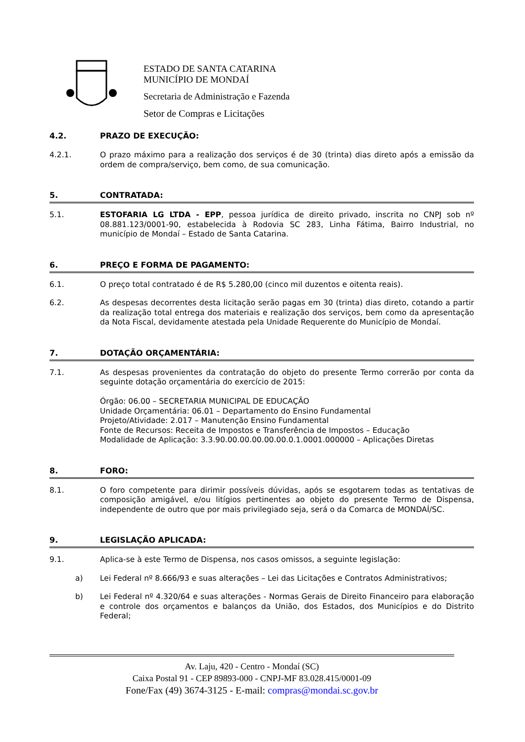ESTADO DE SANTA CATARINA
MUNICÍPIO DE MONDAÍ
Secretaria de Administração e Fazenda
Setor de Compras e Licitações
4.2. PRAZO DE EXECUÇÃO:
4.2.1. O prazo máximo para a realização dos serviços é de 30 (trinta) dias direto após a emissão da ordem de compra/serviço, bem como, de sua comunicação.
5. CONTRATADA:
5.1. ESTOFARIA LG LTDA - EPP, pessoa jurídica de direito privado, inscrita no CNPJ sob nº 08.881.123/0001-90, estabelecida à Rodovia SC 283, Linha Fátima, Bairro Industrial, no município de Mondaí – Estado de Santa Catarina.
6. PREÇO E FORMA DE PAGAMENTO:
6.1. O preço total contratado é de R$ 5.280,00 (cinco mil duzentos e oitenta reais).
6.2. As despesas decorrentes desta licitação serão pagas em 30 (trinta) dias direto, cotando a partir da realização total entrega dos materiais e realização dos serviços, bem como da apresentação da Nota Fiscal, devidamente atestada pela Unidade Requerente do Município de Mondaí.
7. DOTAÇÃO ORÇAMENTÁRIA:
7.1. As despesas provenientes da contratação do objeto do presente Termo correrão por conta da seguinte dotação orçamentária do exercício de 2015:
Órgão: 06.00 – SECRETARIA MUNICIPAL DE EDUCAÇÃO
Unidade Orçamentária: 06.01 – Departamento do Ensino Fundamental
Projeto/Atividade: 2.017 – Manutenção Ensino Fundamental
Fonte de Recursos: Receita de Impostos e Transferência de Impostos – Educação
Modalidade de Aplicação: 3.3.90.00.00.00.00.00.0.1.0001.000000 – Aplicações Diretas
8. FORO:
8.1. O foro competente para dirimir possíveis dúvidas, após se esgotarem todas as tentativas de composição amigável, e/ou litígios pertinentes ao objeto do presente Termo de Dispensa, independente de outro que por mais privilegiado seja, será o da Comarca de MONDAÍ/SC.
9. LEGISLAÇÃO APLICADA:
9.1. Aplica-se à este Termo de Dispensa, nos casos omissos, a seguinte legislação:
a) Lei Federal nº 8.666/93 e suas alterações – Lei das Licitações e Contratos Administrativos;
b) Lei Federal nº 4.320/64 e suas alterações - Normas Gerais de Direito Financeiro para elaboração e controle dos orçamentos e balanços da União, dos Estados, dos Municípios e do Distrito Federal;
Av. Laju, 420 - Centro - Mondaí (SC)
Caixa Postal 91 - CEP 89893-000 - CNPJ-MF 83.028.415/0001-09
Fone/Fax (49) 3674-3125 - E-mail: compras@mondai.sc.gov.br